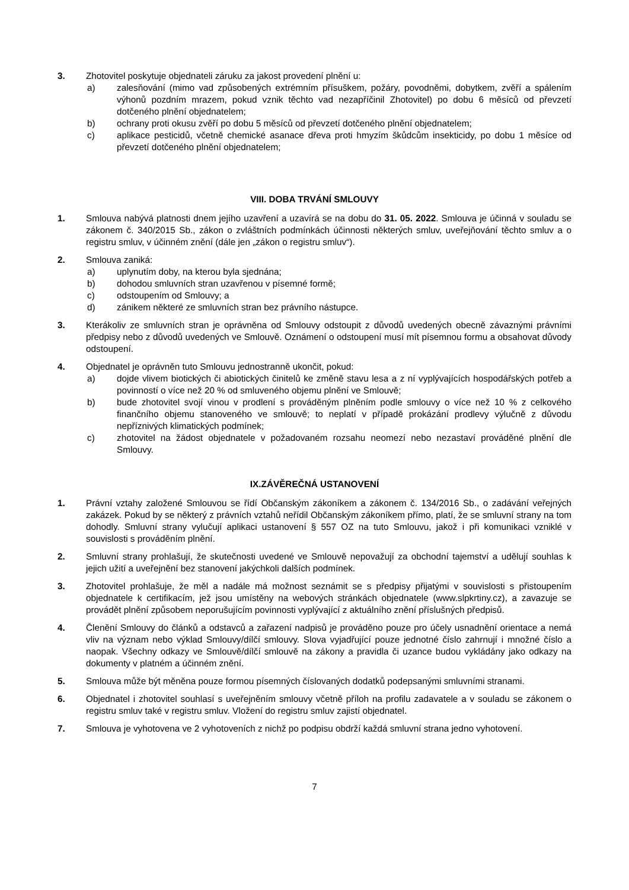3. Zhotovitel poskytuje objednateli záruku za jakost provedení plnění u:
a) zalesňování (mimo vad způsobených extrémním přísuškem, požáry, povodněmi, dobytkem, zvěří a spálením výhonů pozdním mrazem, pokud vznik těchto vad nezapříčinil Zhotovitel) po dobu 6 měsíců od převzetí dotčeného plnění objednatelem;
b) ochrany proti okusu zvěří po dobu 5 měsíců od převzetí dotčeného plnění objednatelem;
c) aplikace pesticidů, včetně chemické asanace dřeva proti hmyzím škůdcům insekticidy, po dobu 1 měsíce od převzetí dotčeného plnění objednatelem;
VIII. DOBA TRVÁNÍ SMLOUVY
1. Smlouva nabývá platnosti dnem jejího uzavření a uzavírá se na dobu do 31. 05. 2022. Smlouva je účinná v souladu se zákonem č. 340/2015 Sb., zákon o zvláštních podmínkách účinnosti některých smluv, uveřejňování těchto smluv a o registru smluv, v účinném znění (dále jen „zákon o registru smluv“).
2. Smlouva zaniká:
a) uplynutím doby, na kterou byla sjednána;
b) dohodou smluvních stran uzavřenou v písemné formě;
c) odstoupením od Smlouvy; a
d) zánikem některé ze smluvních stran bez právního nástupce.
3. Kterákoliv ze smluvních stran je oprávněna od Smlouvy odstoupit z důvodů uvedených obecně závaznými právními předpisy nebo z důvodů uvedených ve Smlouvě. Oznámení o odstoupení musí mít písemnou formu a obsahovat důvody odstoupení.
4. Objednatel je oprávněn tuto Smlouvu jednostranně ukončit, pokud:
a) dojde vlivem biotických či abiotických činitelů ke změně stavu lesa a z ní vyplývajících hospodářských potřeb a povinností o více než 20 % od smluveného objemu plnění ve Smlouvě;
b) bude zhotovitel svojí vinou v prodlení s prováděným plněním podle smlouvy o více než 10 % z celkového finančního objemu stanoveného ve smlouvě; to neplatí v případě prokázání prodlevy výlučně z důvodu nepříznivých klimatických podmínek;
c) zhotovitel na žádost objednatele v požadovaném rozsahu neomezí nebo nezastaví prováděné plnění dle Smlouvy.
IX.ZÁVĚREČNÁ USTANOVENÍ
1. Právní vztahy založené Smlouvou se řídí Občanským zákoníkem a zákonem č. 134/2016 Sb., o zadávání veřejných zakázek. Pokud by se některý z právních vztahů neřídil Občanským zákoníkem přímo, platí, že se smluvní strany na tom dohodly. Smluvní strany vylučují aplikaci ustanovení § 557 OZ na tuto Smlouvu, jakož i při komunikaci vzniklé v souvislosti s prováděním plnění.
2. Smluvní strany prohlašují, že skutečnosti uvedené ve Smlouvě nepovažují za obchodní tajemství a udělují souhlas k jejich užití a uveřejnění bez stanovení jakýchkoli dalších podmínek.
3. Zhotovitel prohlašuje, že měl a nadále má možnost seznámit se s předpisy přijatými v souvislosti s přistoupením objednatele k certifikacím, jež jsou umístěny na webových stránkách objednatele (www.slpkrtiny.cz), a zavazuje se provádět plnění způsobem neporušujícím povinnosti vyplývající z aktuálního znění příslušných předpisů.
4. Členění Smlouvy do článků a odstavců a zařazení nadpisů je prováděno pouze pro účely usnadnění orientace a nemá vliv na význam nebo výklad Smlouvy/dílčí smlouvy. Slova vyjadřující pouze jednotné číslo zahrnují i množné číslo a naopak. Všechny odkazy ve Smlouvě/dílčí smlouvě na zákony a pravidla či uzance budou vykládány jako odkazy na dokumenty v platném a účinném znění.
5. Smlouva může být měněna pouze formou písemných číslovaných dodatků podepsanými smluvními stranami.
6. Objednatel i zhotovitel souhlasí s uveřejněním smlouvy včetně příloh na profilu zadavatele a v souladu se zákonem o registru smluv také v registru smluv. Vložení do registru smluv zajistí objednatel.
7. Smlouva je vyhotovena ve 2 vyhotoveních z nichž po podpisu obdrží každá smluvní strana jedno vyhotovení.
7